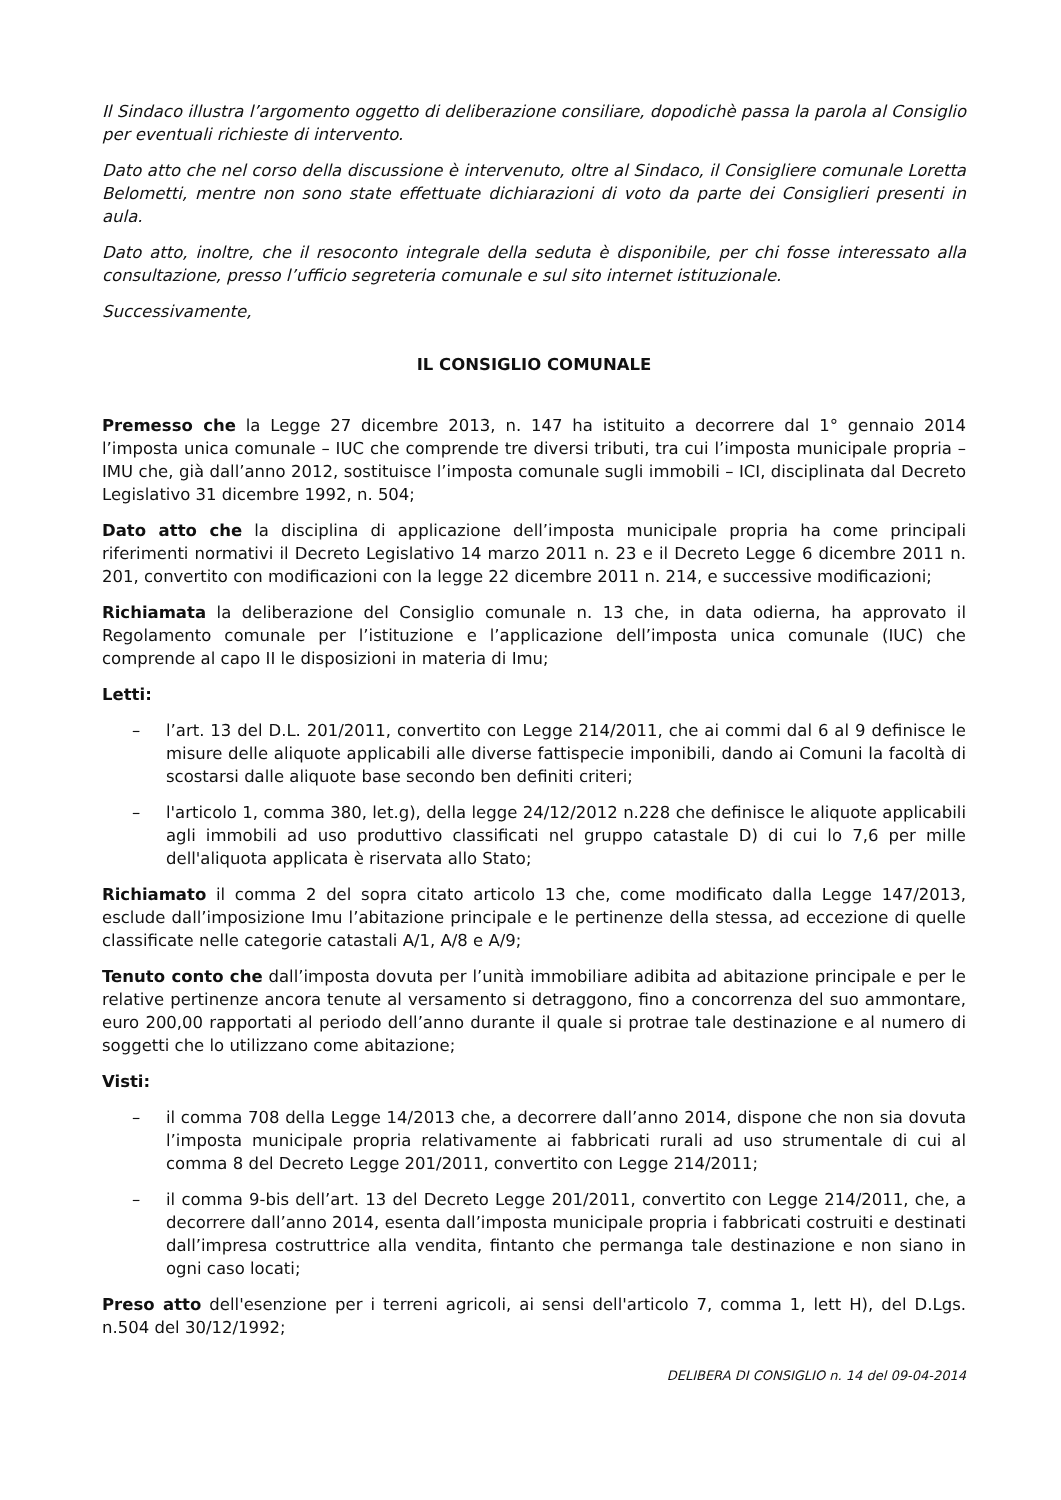Il Sindaco illustra l’argomento oggetto di deliberazione consiliare, dopodichè passa la parola al Consiglio per eventuali richieste di intervento.
Dato atto che nel corso della discussione è intervenuto, oltre al Sindaco, il Consigliere comunale Loretta Belometti, mentre non sono state effettuate dichiarazioni di voto da parte dei Consiglieri presenti in aula.
Dato atto, inoltre, che il resoconto integrale della seduta è disponibile, per chi fosse interessato alla consultazione, presso l’ufficio segreteria comunale e sul sito internet istituzionale.
Successivamente,
IL CONSIGLIO COMUNALE
Premesso che la Legge 27 dicembre 2013, n. 147 ha istituito a decorrere dal 1° gennaio 2014 l’imposta unica comunale – IUC che comprende tre diversi tributi, tra cui l’imposta municipale propria – IMU che, già dall’anno 2012, sostituisce l’imposta comunale sugli immobili – ICI, disciplinata dal Decreto Legislativo 31 dicembre 1992, n. 504;
Dato atto che la disciplina di applicazione dell’imposta municipale propria ha come principali riferimenti normativi il Decreto Legislativo 14 marzo 2011 n. 23 e il Decreto Legge 6 dicembre 2011 n. 201, convertito con modificazioni con la legge 22 dicembre 2011 n. 214, e successive modificazioni;
Richiamata la deliberazione del Consiglio comunale n. 13 che, in data odierna, ha approvato il Regolamento comunale per l’istituzione e l’applicazione dell’imposta unica comunale (IUC) che comprende al capo II le disposizioni in materia di Imu;
Letti:
– l’art. 13 del D.L. 201/2011, convertito con Legge 214/2011, che ai commi dal 6 al 9 definisce le misure delle aliquote applicabili alle diverse fattispecie imponibili, dando ai Comuni la facoltà di scostarsi dalle aliquote base secondo ben definiti criteri;
– l'articolo 1, comma 380, let.g), della legge 24/12/2012 n.228 che definisce le aliquote applicabili agli immobili ad uso produttivo classificati nel gruppo catastale D) di cui lo 7,6 per mille dell'aliquota applicata è riservata allo Stato;
Richiamato il comma 2 del sopra citato articolo 13 che, come modificato dalla Legge 147/2013, esclude dall’imposizione Imu l’abitazione principale e le pertinenze della stessa, ad eccezione di quelle classificate nelle categorie catastali A/1, A/8 e A/9;
Tenuto conto che dall’imposta dovuta per l’unità immobiliare adibita ad abitazione principale e per le relative pertinenze ancora tenute al versamento si detraggono, fino a concorrenza del suo ammontare, euro 200,00 rapportati al periodo dell’anno durante il quale si protrae tale destinazione e al numero di soggetti che lo utilizzano come abitazione;
Visti:
– il comma 708 della Legge 14/2013 che, a decorrere dall’anno 2014, dispone che non sia dovuta l’imposta municipale propria relativamente ai fabbricati rurali ad uso strumentale di cui al comma 8 del Decreto Legge 201/2011, convertito con Legge 214/2011;
– il comma 9-bis dell’art. 13 del Decreto Legge 201/2011, convertito con Legge 214/2011, che, a decorrere dall’anno 2014, esenta dall’imposta municipale propria i fabbricati costruiti e destinati dall’impresa costruttrice alla vendita, fintanto che permanga tale destinazione e non siano in ogni caso locati;
Preso atto dell'esenzione per i terreni agricoli, ai sensi dell'articolo 7, comma 1, lett H), del D.Lgs. n.504 del 30/12/1992;
DELIBERA DI CONSIGLIO n. 14 del 09-04-2014